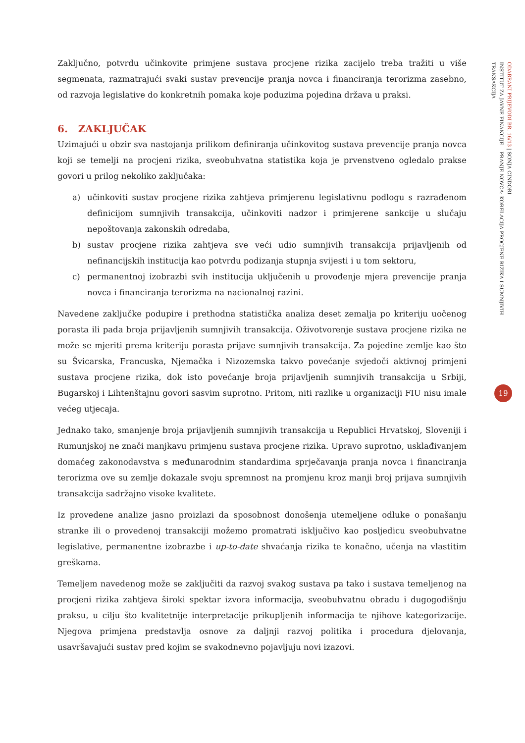Zaključno, potvrdu učinkovite primjene sustava procjene rizika zacijelo treba tražiti u više segmenata, razmatrajući svaki sustav prevencije pranja novca i financiranja terorizma zasebno, od razvoja legislative do konkretnih pomaka koje poduzima pojedina država u praksi.
6. ZAKLJUČAK
Uzimajući u obzir sva nastojanja prilikom definiranja učinkovitog sustava prevencije pranja novca koji se temelji na procjeni rizika, sveobuhvatna statistika koja je prvenstveno ogledalo prakse govori u prilog nekoliko zaključaka:
a) učinkoviti sustav procjene rizika zahtjeva primjerenu legislativnu podlogu s razrađenom definicijom sumnjivih transakcija, učinkoviti nadzor i primjerene sankcije u slučaju nepoštovanja zakonskih odredaba,
b) sustav procjene rizika zahtjeva sve veći udio sumnjivih transakcija prijavljenih od nefinancijskih institucija kao potvrdu podizanja stupnja svijesti i u tom sektoru,
c) permanentnoj izobrazbi svih institucija uključenih u provođenje mjera prevencije pranja novca i financiranja terorizma na nacionalnoj razini.
Navedene zaključke podupire i prethodna statistička analiza deset zemalja po kriteriju uočenog porasta ili pada broja prijavljenih sumnjivih transakcija. Oživotvorenje sustava procjene rizika ne može se mjeriti prema kriteriju porasta prijave sumnjivih transakcija. Za pojedine zemlje kao što su Švicarska, Francuska, Njemačka i Nizozemska takvo povećanje svjedoči aktivnoj primjeni sustava procjene rizika, dok isto povećanje broja prijavljenih sumnjivih transakcija u Srbiji, Bugarskoj i Lihtenštajnu govori sasvim suprotno. Pritom, niti razlike u organizaciji FIU nisu imale većeg utjecaja.
Jednako tako, smanjenje broja prijavljenih sumnjivih transakcija u Republici Hrvatskoj, Sloveniji i Rumunjskoj ne znači manjkavu primjenu sustava procjene rizika. Upravo suprotno, usklađivanjem domaćeg zakonodavstva s međunarodnim standardima sprječavanja pranja novca i financiranja terorizma ove su zemlje dokazale svoju spremnost na promjenu kroz manji broj prijava sumnjivih transakcija sadržajno visoke kvalitete.
Iz provedene analize jasno proizlazi da sposobnost donošenja utemeljene odluke o ponašanju stranke ili o provedenoj transakciji možemo promatrati isključivo kao posljedicu sveobuhvatne legislative, permanentne izobrazbe i up-to-date shvaćanja rizika te konačno, učenja na vlastitim greškama.
Temeljem navedenog može se zaključiti da razvoj svakog sustava pa tako i sustava temeljenog na procjeni rizika zahtjeva široki spektar izvora informacija, sveobuhvatnu obradu i dugogodišnju praksu, u cilju što kvalitetnije interpretacije prikupljenih informacija te njihove kategorizacije. Njegova primjena predstavlja osnove za daljnji razvoj politika i procedura djelovanja, usavršavajući sustav pred kojim se svakodnevno pojavljuju novi izazovi.
ODABRANI PRIJEVODI BR. 16/13 | SONJA CINDORI
INSTITUT ZA JAVNE FINANCIJE PRANJE NOVCA: KORELACIJA PROCJENE RIZIKA I SUMNJIVIH TRANSAKCIJA
19